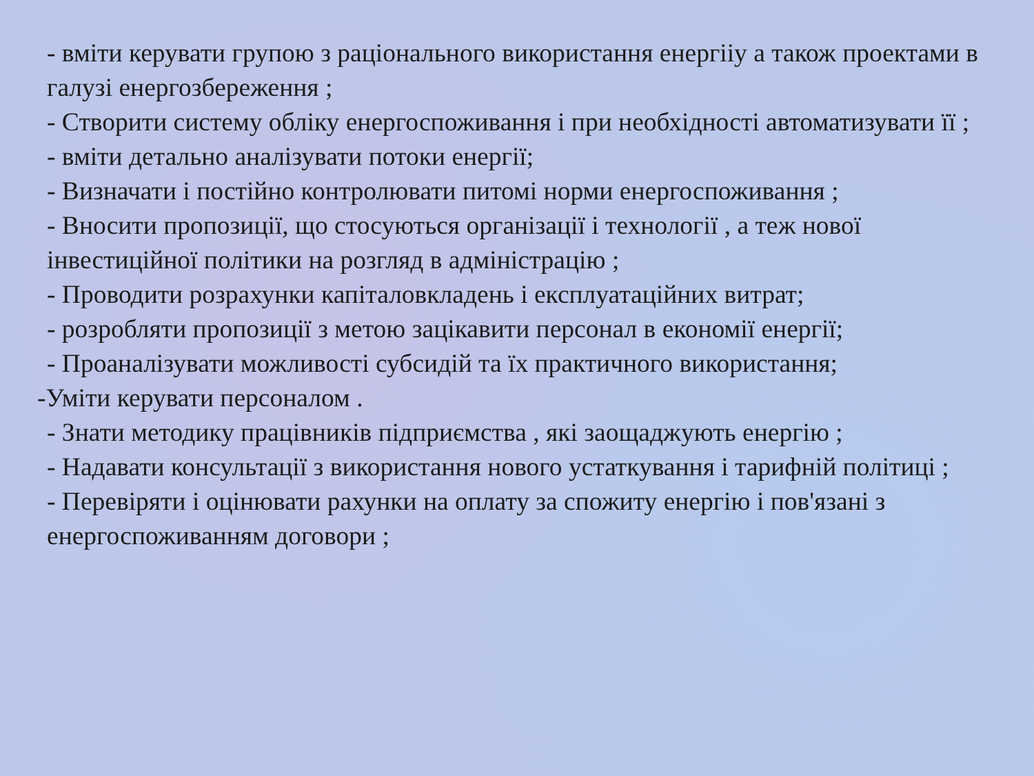- вміти керувати групою з раціонального використання енергііу а також проектами в галузі енергозбереження ;
- Створити систему обліку енергоспоживання і при необхідності автоматизувати її ;
- вміти детально аналізувати потоки енергії;
- Визначати і постійно контролювати питомі норми енергоспоживання ;
- Вносити пропозиції, що стосуються організації і технології , а теж нової інвестиційної політики на розгляд в адміністрацію ;
- Проводити розрахунки капіталовкладень і експлуатаційних витрат;
- розробляти пропозиції з метою зацікавити персонал в економії енергії;
- Проаналізувати можливості субсидій та їх практичного використання;
-Уміти керувати персоналом .
- Знати методику працівників підприємства , які заощаджують енергію ;
- Надавати консультації з використання нового устаткування і тарифній політиці ;
- Перевіряти і оцінювати рахунки на оплату за спожиту енергію і пов'язані з енергоспоживанням договори ;